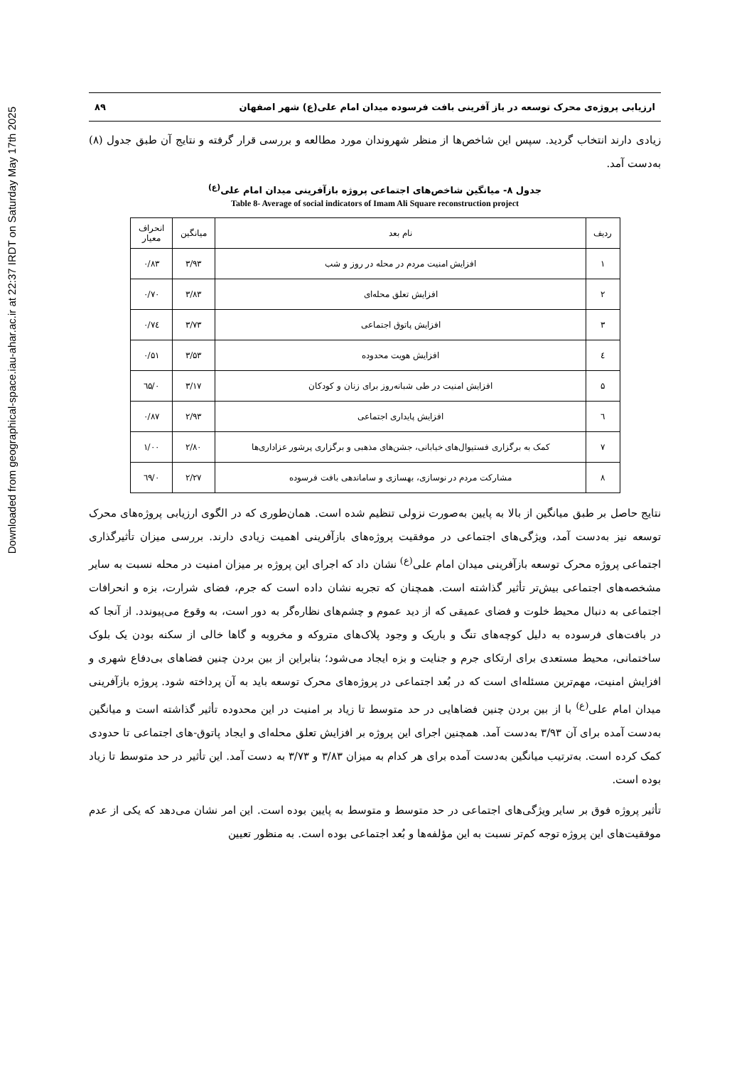Downloaded from geographical-space.iau-ahar.ac.ir at 22:37 IRDT on Saturday May 17th 2025
ارزیابی پروژه‌ی محرک توسعه در باز آفرینی بافت فرسوده میدان امام علی(ع) شهر اصفهان ۸۹
زیادی دارند انتخاب گردید. سپس این شاخص‌ها از منظر شهروندان مورد مطالعه و بررسی قرار گرفته و نتایج آن طبق جدول (۸) به‌دست آمد.
جدول ۸- میانگین شاخص‌های اجتماعی پروژه بازآفرینی میدان امام علی<sup>(ع)</sup>
Table 8- Average of social indicators of Imam Ali Square reconstruction project
| ردیف | نام بعد | میانگین | انحراف معیار |
| --- | --- | --- | --- |
| ۱ | افزایش امنیت مردم در محله در روز و شب | ۳/۹۳ | ۰/۸۳ |
| ۲ | افزایش تعلق محله‌ای | ۳/۸۳ | ۰/۷۰ |
| ۳ | افزایش پاتوق اجتماعی | ۳/۷۳ | ۰/۷٤ |
| ٤ | افزایش هویت محدوده | ۳/۵۳ | ۰/۵۱ |
| ۵ | افزایش امنیت در طی شبانه‌روز برای زنان و کودکان | ۳/۱۷ | ۰/٦۵ |
| ٦ | افزایش پایداری اجتماعی | ۲/۹۳ | ۰/۸۷ |
| ۷ | کمک به برگزاری فستیوال‌های خیابانی، جشن‌های مذهبی و برگزاری پرشور عزاداری‌ها | ۲/۸۰ | ۱/۰۰ |
| ۸ | مشارکت مردم در نوسازی، بهسازی و ساماندهی بافت فرسوده | ۲/۲۷ | ۰/٦۹ |
نتایج حاصل بر طبق میانگین از بالا به پایین به‌صورت نزولی تنظیم شده است. همان‌طوری که در الگوی ارزیابی پروژه‌های محرک توسعه نیز به‌دست آمد، ویژگی‌های اجتماعی در موفقیت پروژه‌های بازآفرینی اهمیت زیادی دارند. بررسی میزان تأثیرگذاری اجتماعی پروژه محرک توسعه بازآفرینی میدان امام علی<sup>(ع)</sup> نشان داد که اجرای این پروژه بر میزان امنیت در محله نسبت به سایر مشخصه‌های اجتماعی بیش‌تر تأثیر گذاشته است. همچنان که تجربه نشان داده است که جرم، فضای شرارت، بزه و انحرافات اجتماعی به دنبال محیط خلوت و فضای عمیقی که از دید عموم و چشم‌های نظاره‌گر به دور است، به وقوع می‌پیوندد. از آنجا که در بافت‌های فرسوده به دلیل کوچه‌های تنگ و باریک و وجود پلاک‌های متروکه و مخروبه و گاها خالی از سکنه بودن یک بلوک ساختمانی، محیط مستعدی برای ارتکای جرم و جنایت و بزه ایجاد می‌شود؛ بنابراین از بین بردن چنین فضاهای بی‌دفاع شهری و افزایش امنیت، مهم‌ترین مسئله‌ای است که در بُعد اجتماعی در پروژه‌های محرک توسعه باید به آن پرداخته شود. پروژه بازآفرینی میدان امام علی<sup>(ع)</sup> با از بین بردن چنین فضاهایی در حد متوسط تا زیاد بر امنیت در این محدوده تأثیر گذاشته است و میانگین به‌دست آمده برای آن ۳/۹۳ به‌دست آمد. همچنین اجرای این پروژه بر افزایش تعلق محله‌ای و ایجاد پاتوق-های اجتماعی تا حدودی کمک کرده است. به‌ترتیب میانگین به‌دست آمده برای هر کدام به میزان ۳/۸۳ و ۳/۷۳ به دست آمد. این تأثیر در حد متوسط تا زیاد بوده است.
تأثیر پروژه فوق بر سایر ویژگی‌های اجتماعی در حد متوسط و متوسط به پایین بوده است. این امر نشان می‌دهد که یکی از عدم موفقیت‌های این پروژه توجه کم‌تر نسبت به این مؤلفه‌ها و بُعد اجتماعی بوده است. به منظور تعیین